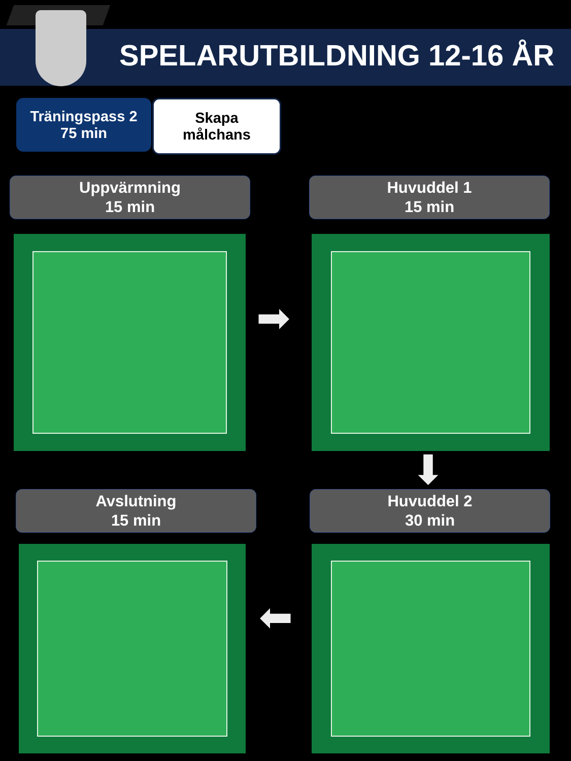SPELARUTBILDNING 12-16 ÅR
Träningspass 2
75 min
Skapa
målchans
Uppvärmning
15 min
Huvuddel 1
15 min
➡
⬇
Avslutning
15 min
Huvuddel 2
30 min
⬅